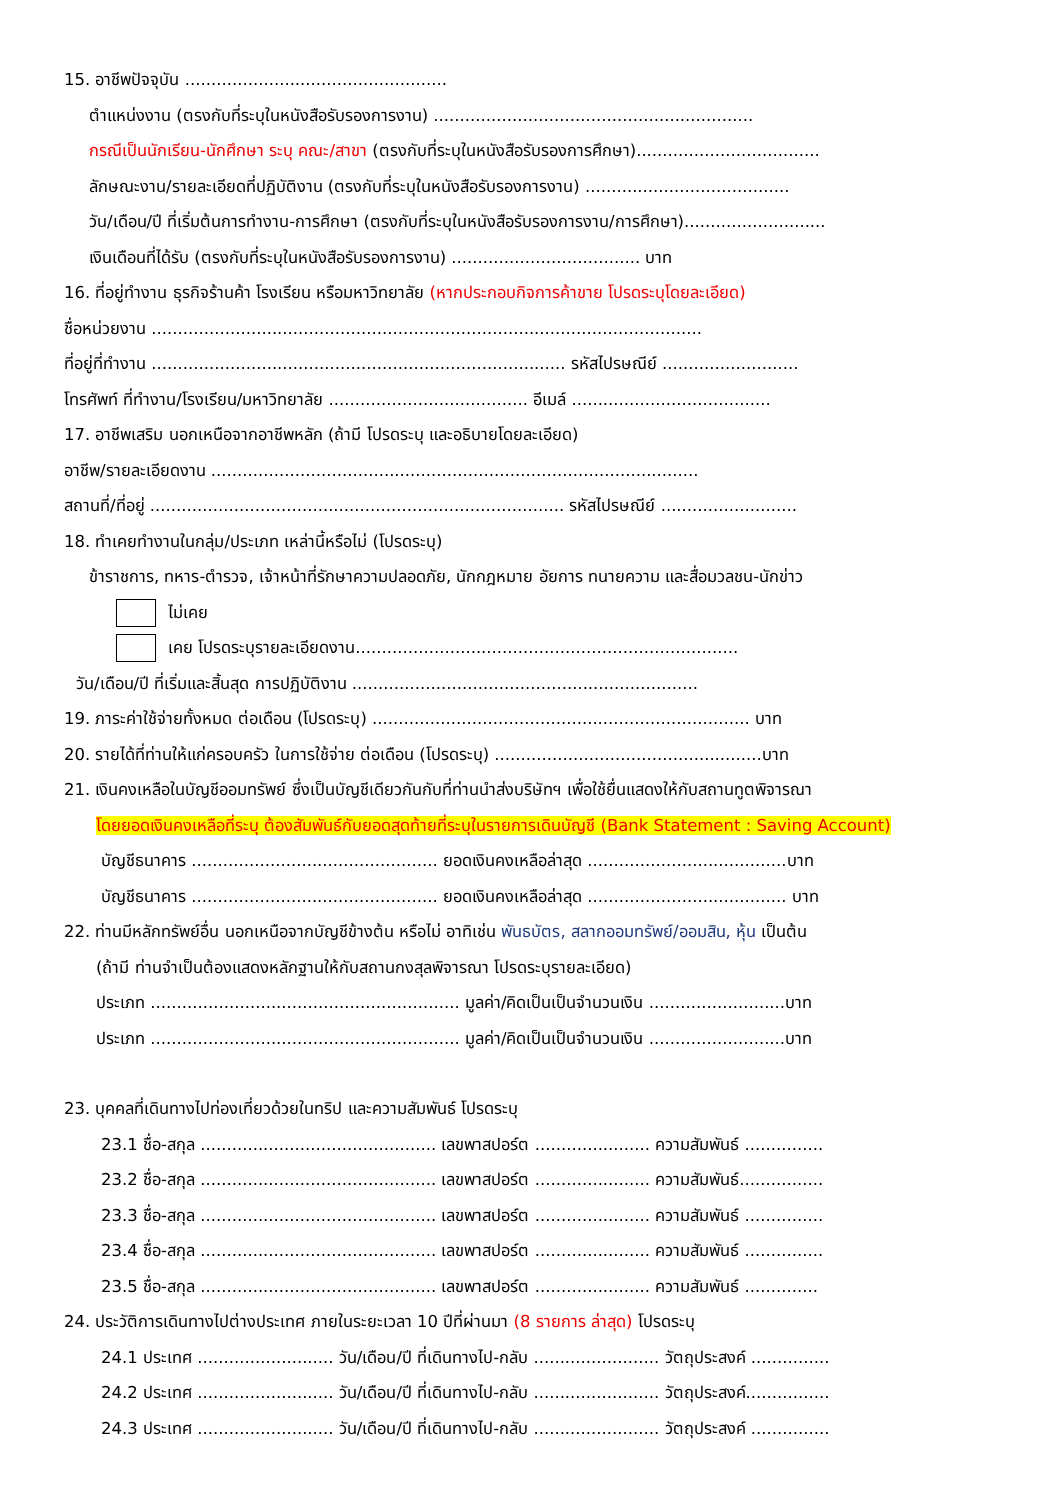15. อาชีพปัจจุบัน ..................................................
ตำแหน่งงาน (ตรงกับที่ระบุในหนังสือรับรองการงาน) .............................................................
กรณีเป็นนักเรียน-นักศึกษา ระบุ คณะ/สาขา (ตรงกับที่ระบุในหนังสือรับรองการศึกษา)...................................
ลักษณะงาน/รายละเอียดที่ปฏิบัติงาน (ตรงกับที่ระบุในหนังสือรับรองการงาน) .......................................
วัน/เดือน/ปี ที่เริ่มต้นการทำงาน-การศึกษา (ตรงกับที่ระบุในหนังสือรับรองการงาน/การศึกษา)...........................
เงินเดือนที่ได้รับ (ตรงกับที่ระบุในหนังสือรับรองการงาน) .................................... บาท
16. ที่อยู่ทำงาน ธุรกิจร้านค้า โรงเรียน หรือมหาวิทยาลัย (หากประกอบกิจการค้าขาย โปรดระบุโดยละเอียด)
ชื่อหน่วยงาน .........................................................................................................
ที่อยู่ที่ทำงาน ............................................................................... รหัสไปรษณีย์ ..........................
โทรศัพท์ ที่ทำงาน/โรงเรียน/มหาวิทยาลัย ...................................... อีเมล์ ......................................
17. อาชีพเสริม นอกเหนือจากอาชีพหลัก (ถ้ามี โปรดระบุ และอธิบายโดยละเอียด)
อาชีพ/รายละเอียดงาน .............................................................................................
สถานที่/ที่อยู่ ............................................................................... รหัสไปรษณีย์ ..........................
18. ทำเคยทำงานในกลุ่ม/ประเภท เหล่านี้หรือไม่ (โปรดระบุ)
ข้าราชการ, ทหาร-ตำรวจ, เจ้าหน้าที่รักษาความปลอดภัย, นักกฎหมาย อัยการ ทนายความ และสื่อมวลชน-นักข่าว
ไม่เคย
เคย โปรดระบุรายละเอียดงาน.........................................................................
วัน/เดือน/ปี ที่เริ่มและสิ้นสุด การปฏิบัติงาน ..................................................................
19. ภาระค่าใช้จ่ายทั้งหมด ต่อเดือน (โปรดระบุ) ........................................................................ บาท
20. รายได้ที่ท่านให้แก่ครอบครัว ในการใช้จ่าย ต่อเดือน (โปรดระบุ) ...................................................บาท
21. เงินคงเหลือในบัญชีออมทรัพย์ ซึ่งเป็นบัญชีเดียวกันกับที่ท่านนำส่งบริษัทฯ เพื่อใช้ยื่นแสดงให้กับสถานทูตพิจารณา
โดยยอดเงินคงเหลือที่ระบุ ต้องสัมพันธ์กับยอดสุดท้ายที่ระบุในรายการเดินบัญชี (Bank Statement : Saving Account)
บัญชีธนาคาร ............................................... ยอดเงินคงเหลือล่าสุด ......................................บาท
บัญชีธนาคาร ............................................... ยอดเงินคงเหลือล่าสุด ...................................... บาท
22. ท่านมีหลักทรัพย์อื่น นอกเหนือจากบัญชีข้างต้น หรือไม่ อาทิเช่น พันธบัตร, สลากออมทรัพย์/ออมสิน, หุ้น เป็นต้น
(ถ้ามี ท่านจำเป็นต้องแสดงหลักฐานให้กับสถานกงสุลพิจารณา โปรดระบุรายละเอียด)
ประเภท ........................................................... มูลค่า/คิดเป็นเป็นจำนวนเงิน ..........................บาท
ประเภท ........................................................... มูลค่า/คิดเป็นเป็นจำนวนเงิน ..........................บาท
23. บุคคลที่เดินทางไปท่องเที่ยวด้วยในทริป และความสัมพันธ์ โปรดระบุ
23.1 ชื่อ-สกุล ............................................. เลขพาสปอร์ต ...................... ความสัมพันธ์ ...............
23.2 ชื่อ-สกุล ............................................. เลขพาสปอร์ต ...................... ความสัมพันธ์................
23.3 ชื่อ-สกุล ............................................. เลขพาสปอร์ต ...................... ความสัมพันธ์ ...............
23.4 ชื่อ-สกุล ............................................. เลขพาสปอร์ต ...................... ความสัมพันธ์ ...............
23.5 ชื่อ-สกุล ............................................. เลขพาสปอร์ต ...................... ความสัมพันธ์ ..............
24. ประวัติการเดินทางไปต่างประเทศ ภายในระยะเวลา 10 ปีที่ผ่านมา (8 รายการ ล่าสุด) โปรดระบุ
24.1 ประเทศ .......................... วัน/เดือน/ปี ที่เดินทางไป-กลับ ........................ วัตถุประสงค์ ...............
24.2 ประเทศ .......................... วัน/เดือน/ปี ที่เดินทางไป-กลับ ........................ วัตถุประสงค์................
24.3 ประเทศ .......................... วัน/เดือน/ปี ที่เดินทางไป-กลับ ........................ วัตถุประสงค์ ...............